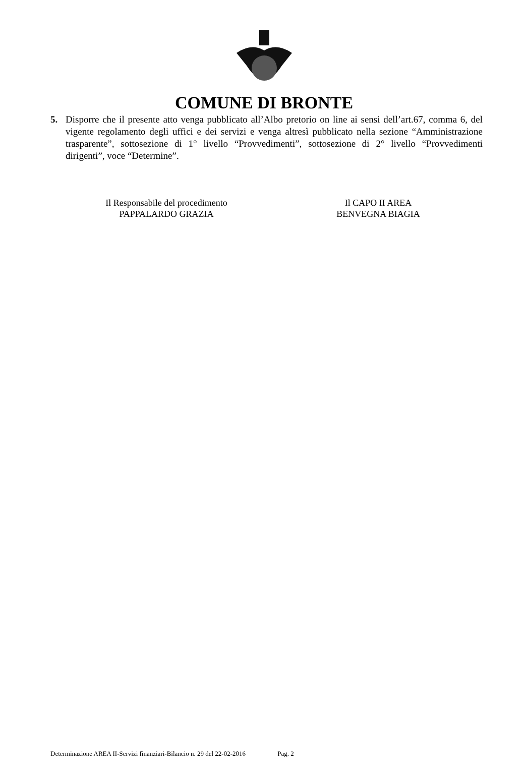COMUNE DI BRONTE
5. Disporre che il presente atto venga pubblicato all’Albo pretorio on line ai sensi dell’art.67, comma 6, del vigente regolamento degli uffici e dei servizi e venga altresì pubblicato nella sezione “Amministrazione trasparente”, sottosezione di 1° livello “Provvedimenti”, sottosezione di 2° livello “Provvedimenti dirigenti”, voce “Determine”.
Il Responsabile del procedimento
PAPPALARDO GRAZIA
Il CAPO II AREA
BENVEGNA BIAGIA
Determinazione AREA II-Servizi finanziari-Bilancio n. 29 del 22-02-2016 Pag. 2